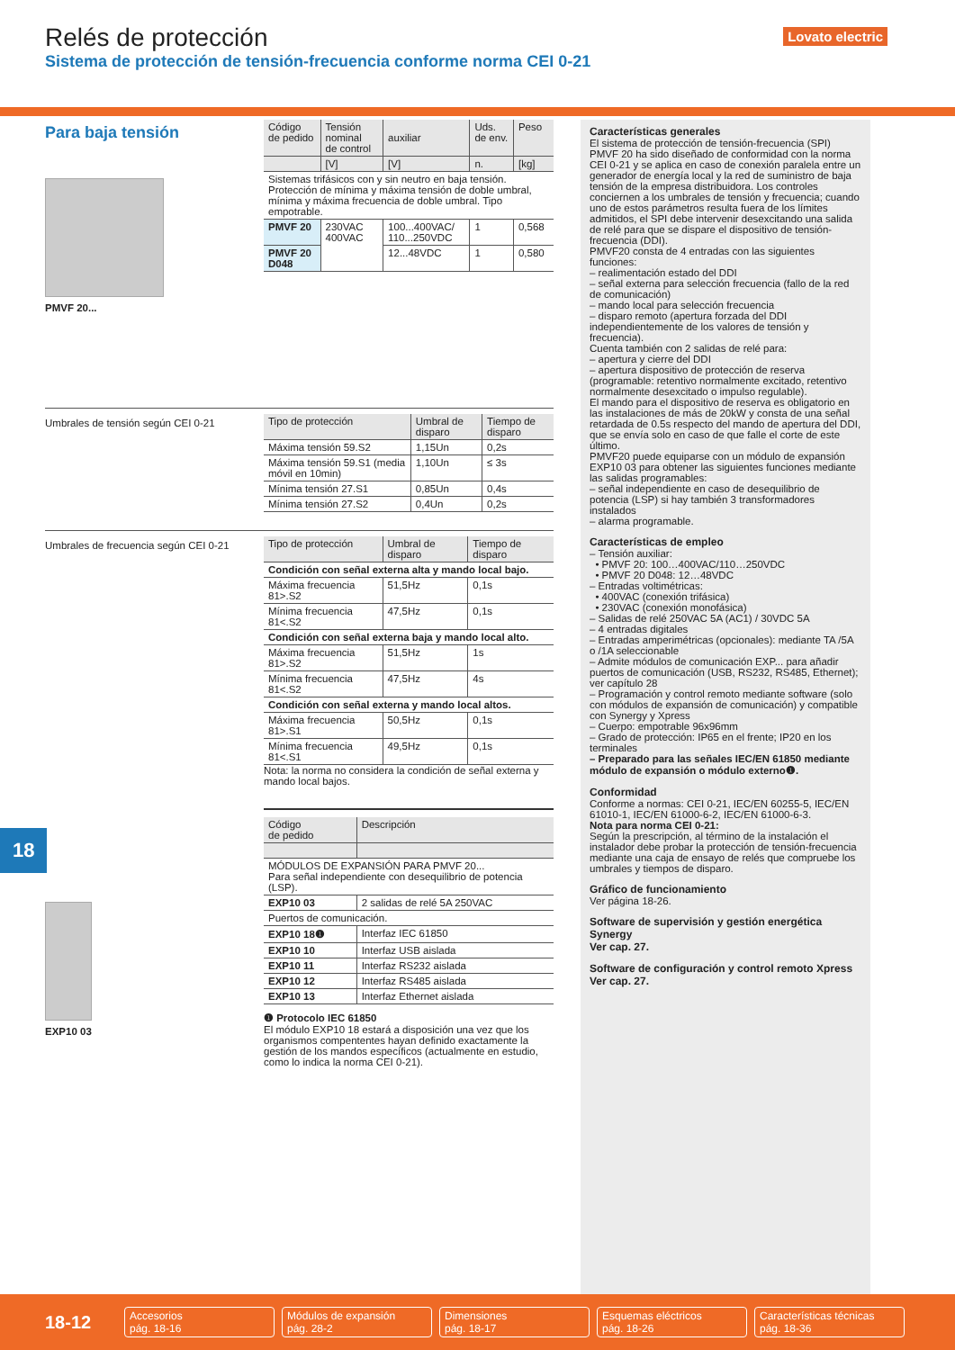Relés de protección
Sistema de protección de tensión-frecuencia conforme norma CEI 0-21
Lovato electric
Para baja tensión
PMVF 20...
| Código de pedido | Tensión nominal de control | auxiliar | Uds. de env. | Peso |
| --- | --- | --- | --- | --- |
| | [V] | [V] | n. | [kg] |
| Sistemas trifásicos con y sin neutro en baja tensión. Protección de mínima y máxima tensión de doble umbral, mínima y máxima frecuencia de doble umbral. Tipo empotrable. | | | | |
| PMVF 20 | 230VAC 400VAC | 100...400VAC/ 110...250VDC | 1 | 0,568 |
| PMVF 20 D048 | | 12...48VDC | 1 | 0,580 |
Umbrales de tensión según CEI 0-21
| Tipo de protección | Umbral de disparo | Tiempo de disparo |
| --- | --- | --- |
| Máxima tensión 59.S2 | 1,15Un | 0,2s |
| Máxima tensión 59.S1 (media móvil en 10min) | 1,10Un | ≤ 3s |
| Mínima tensión 27.S1 | 0,85Un | 0,4s |
| Mínima tensión 27.S2 | 0,4Un | 0,2s |
Umbrales de frecuencia según CEI 0-21
| Tipo de protección | Umbral de disparo | Tiempo de disparo |
| --- | --- | --- |
| Condición con señal externa alta y mando local bajo. | | |
| Máxima frecuencia 81>.S2 | 51,5Hz | 0,1s |
| Mínima frecuencia 81<.S2 | 47,5Hz | 0,1s |
| Condición con señal externa baja y mando local alto. | | |
| Máxima frecuencia 81>.S2 | 51,5Hz | 1s |
| Mínima frecuencia 81<.S2 | 47,5Hz | 4s |
| Condición con señal externa y mando local altos. | | |
| Máxima frecuencia 81>.S1 | 50,5Hz | 0,1s |
| Mínima frecuencia 81<.S1 | 49,5Hz | 0,1s |
Nota: la norma no considera la condición de señal externa y mando local bajos.
EXP10 03
| Código de pedido | Descripción |
| --- | --- |
| MÓDULOS DE EXPANSIÓN PARA PMVF 20... Para señal independiente con desequilibrio de potencia (LSP). | |
| EXP10 03 | 2 salidas de relé 5A 250VAC |
| Puertos de comunicación. | |
| EXP10 18❶ | Interfaz IEC 61850 |
| EXP10 10 | Interfaz USB aislada |
| EXP10 11 | Interfaz RS232 aislada |
| EXP10 12 | Interfaz RS485 aislada |
| EXP10 13 | Interfaz Ethernet aislada |
❶ Protocolo IEC 61850
El módulo EXP10 18 estará a disposición una vez que los organismos compententes hayan definido exactamente la gestión de los mandos específicos (actualmente en estudio, como lo indica la norma CEI 0-21).
Características generales
El sistema de protección de tensión-frecuencia (SPI) PMVF 20 ha sido diseñado de conformidad con la norma CEI 0-21 y se aplica en caso de conexión paralela entre un generador de energía local y la red de suministro de baja tensión de la empresa distribuidora. Los controles conciernen a los umbrales de tensión y frecuencia; cuando uno de estos parámetros resulta fuera de los límites admitidos, el SPI debe intervenir desexcitando una salida de relé para que se dispare el dispositivo de tensión-frecuencia (DDI).
PMVF20 consta de 4 entradas con las siguientes funciones:
– realimentación estado del DDI
– señal externa para selección frecuencia (fallo de la red de comunicación)
– mando local para selección frecuencia
– disparo remoto (apertura forzada del DDI independientemente de los valores de tensión y frecuencia).
Cuenta también con 2 salidas de relé para:
– apertura y cierre del DDI
– apertura dispositivo de protección de reserva (programable: retentivo normalmente excitado, retentivo normalmente desexcitado o impulso regulable).
El mando para el dispositivo de reserva es obligatorio en las instalaciones de más de 20kW y consta de una señal retardada de 0.5s respecto del mando de apertura del DDI, que se envía solo en caso de que falle el corte de este último.
PMVF20 puede equiparse con un módulo de expansión EXP10 03 para obtener las siguientes funciones mediante las salidas programables:
– señal independiente en caso de desequilibrio de potencia (LSP) si hay también 3 transformadores instalados
– alarma programable.
Características de empleo
– Tensión auxiliar:
• PMVF 20: 100…400VAC/110…250VDC
• PMVF 20 D048: 12…48VDC
– Entradas voltimétricas:
• 400VAC (conexión trifásica)
• 230VAC (conexión monofásica)
– Salidas de relé 250VAC 5A (AC1) / 30VDC 5A
– 4 entradas digitales
– Entradas amperimétricas (opcionales): mediante TA /5A o /1A seleccionable
– Admite módulos de comunicación EXP... para añadir puertos de comunicación (USB, RS232, RS485, Ethernet); ver capítulo 28
– Programación y control remoto mediante software (solo con módulos de expansión de comunicación) y compatible con Synergy y Xpress
– Cuerpo: empotrable 96x96mm
– Grado de protección: IP65 en el frente; IP20 en los terminales
– Preparado para las señales IEC/EN 61850 mediante módulo de expansión o módulo externo❶.
Conformidad
Conforme a normas: CEI 0-21, IEC/EN 60255-5, IEC/EN 61010-1, IEC/EN 61000-6-2, IEC/EN 61000-6-3.
Nota para norma CEI 0-21:
Según la prescripción, al término de la instalación el instalador debe probar la protección de tensión-frecuencia mediante una caja de ensayo de relés que compruebe los umbrales y tiempos de disparo.
Gráfico de funcionamiento
Ver página 18-26.
Software de supervisión y gestión energética Synergy
Ver cap. 27.
Software de configuración y control remoto Xpress
Ver cap. 27.
18
18-12
Accesorios
pág. 18-16
Módulos de expansión
pág. 28-2
Dimensiones
pág. 18-17
Esquemas eléctricos
pág. 18-26
Características técnicas
pág. 18-36